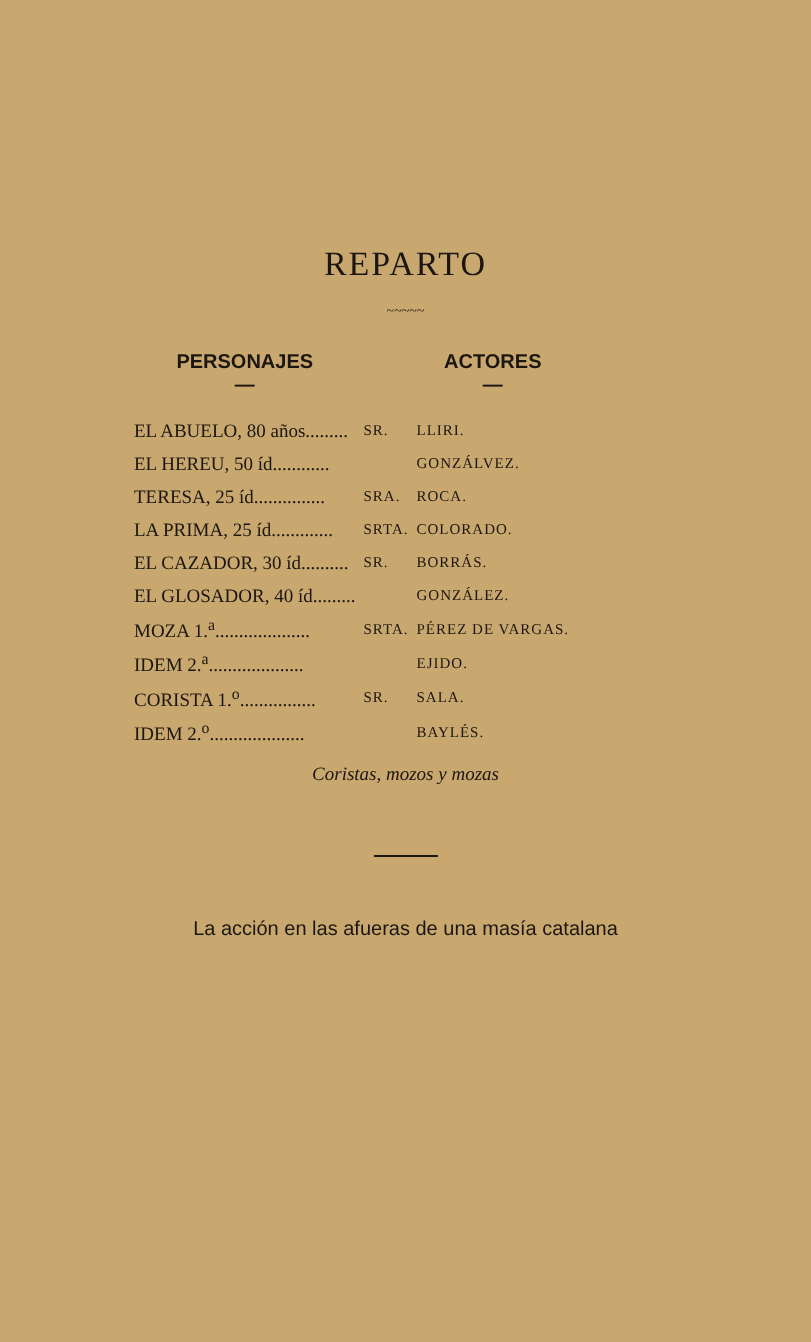REPARTO
~~~~~
| PERSONAJES — | | ACTORES — |
| --- | --- | --- |
| EL ABUELO, 80 años......... | SR. | LLIRI. |
| EL HEREU, 50 íd............ | | GONZÁLVEZ. |
| TERESA, 25 íd............... | SRA. | ROCA. |
| LA PRIMA, 25 íd............. | SRTA. | COLORADO. |
| EL CAZADOR, 30 íd.......... | SR. | BORRÁS. |
| EL GLOSADOR, 40 íd......... | | GONZÁLEZ. |
| MOZA 1.<sup>a</sup>.................... | SRTA. | PÉREZ DE VARGAS. |
| IDEM 2.<sup>a</sup>.................... | | EJIDO. |
| CORISTA 1.<sup>o</sup>................ | SR. | SALA. |
| IDEM 2.<sup>o</sup>.................... | | BAYLÉS. |
Coristas, mozos y mozas
La acción en las afueras de una masía catalana